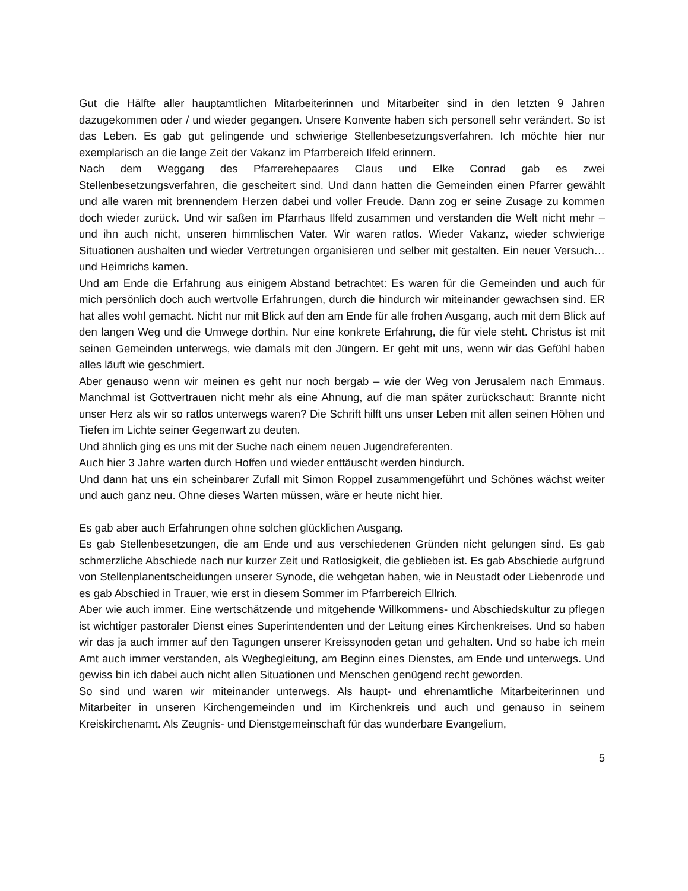Gut die Hälfte aller hauptamtlichen Mitarbeiterinnen und Mitarbeiter sind in den letzten 9 Jahren dazugekommen oder / und wieder gegangen. Unsere Konvente haben sich personell sehr verändert. So ist das Leben. Es gab gut gelingende und schwierige Stellenbesetzungsverfahren. Ich möchte hier nur exemplarisch an die lange Zeit der Vakanz im Pfarrbereich Ilfeld erinnern.
Nach dem Weggang des Pfarrerehepaares Claus und Elke Conrad gab es zwei Stellenbesetzungsverfahren, die gescheitert sind. Und dann hatten die Gemeinden einen Pfarrer gewählt und alle waren mit brennendem Herzen dabei und voller Freude. Dann zog er seine Zusage zu kommen doch wieder zurück. Und wir saßen im Pfarrhaus Ilfeld zusammen und verstanden die Welt nicht mehr – und ihn auch nicht, unseren himmlischen Vater. Wir waren ratlos. Wieder Vakanz, wieder schwierige Situationen aushalten und wieder Vertretungen organisieren und selber mit gestalten. Ein neuer Versuch…und Heimrichs kamen.
Und am Ende die Erfahrung aus einigem Abstand betrachtet: Es waren für die Gemeinden und auch für mich persönlich doch auch wertvolle Erfahrungen, durch die hindurch wir miteinander gewachsen sind. ER hat alles wohl gemacht. Nicht nur mit Blick auf den am Ende für alle frohen Ausgang, auch mit dem Blick auf den langen Weg und die Umwege dorthin. Nur eine konkrete Erfahrung, die für viele steht. Christus ist mit seinen Gemeinden unterwegs, wie damals mit den Jüngern. Er geht mit uns, wenn wir das Gefühl haben alles läuft wie geschmiert.
Aber genauso wenn wir meinen es geht nur noch bergab – wie der Weg von Jerusalem nach Emmaus. Manchmal ist Gottvertrauen nicht mehr als eine Ahnung, auf die man später zurückschaut: Brannte nicht unser Herz als wir so ratlos unterwegs waren? Die Schrift hilft uns unser Leben mit allen seinen Höhen und Tiefen im Lichte seiner Gegenwart zu deuten.
Und ähnlich ging es uns mit der Suche nach einem neuen Jugendreferenten.
Auch hier 3 Jahre warten durch Hoffen und wieder enttäuscht werden hindurch.
Und dann hat uns ein scheinbarer Zufall mit Simon Roppel zusammengeführt und Schönes wächst weiter und auch ganz neu. Ohne dieses Warten müssen, wäre er heute nicht hier.
Es gab aber auch Erfahrungen ohne solchen glücklichen Ausgang.
Es gab Stellenbesetzungen, die am Ende und aus verschiedenen Gründen nicht gelungen sind. Es gab schmerzliche Abschiede nach nur kurzer Zeit und Ratlosigkeit, die geblieben ist. Es gab Abschiede aufgrund von Stellenplanentscheidungen unserer Synode, die wehgetan haben, wie in Neustadt oder Liebenrode und es gab Abschied in Trauer, wie erst in diesem Sommer im Pfarrbereich Ellrich.
Aber wie auch immer. Eine wertschätzende und mitgehende Willkommens- und Abschiedskultur zu pflegen ist wichtiger pastoraler Dienst eines Superintendenten und der Leitung eines Kirchenkreises. Und so haben wir das ja auch immer auf den Tagungen unserer Kreissynoden getan und gehalten. Und so habe ich mein Amt auch immer verstanden, als Wegbegleitung, am Beginn eines Dienstes, am Ende und unterwegs. Und gewiss bin ich dabei auch nicht allen Situationen und Menschen genügend recht geworden.
So sind und waren wir miteinander unterwegs. Als haupt- und ehrenamtliche Mitarbeiterinnen und Mitarbeiter in unseren Kirchengemeinden und im Kirchenkreis und auch und genauso in seinem Kreiskirchenamt. Als Zeugnis- und Dienstgemeinschaft für das wunderbare Evangelium,
5